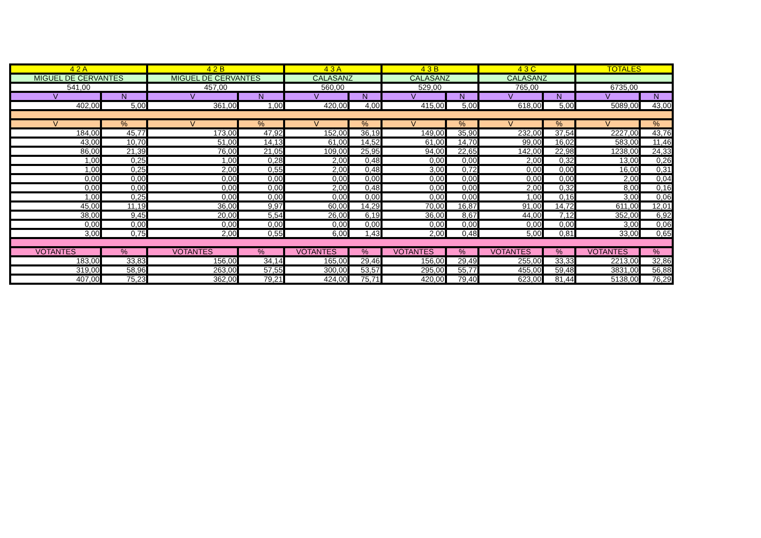| 4 2 A | | 4 2 B | | 4 3 A | | 4 3 B | | 4 3 C | | TOTALES | |
| --- | --- | --- | --- | --- | --- | --- | --- | --- | --- | --- | --- |
| MIGUEL DE CERVANTES | | MIGUEL DE CERVANTES | | CALASANZ | | CALASANZ | | CALASANZ | | | |
| 541,00 | | 457,00 | | 560,00 | | 529,00 | | 765,00 | | 6735,00 | |
| V | N | V | N | V | N | V | N | V | N | V | N |
| 402,00 | 5,00 | 361,00 | 1,00 | 420,00 | 4,00 | 415,00 | 5,00 | 618,00 | 5,00 | 5089,00 | 43,00 |
| V | % | V | % | V | % | V | % | V | % | V | % |
| 184,00 | 45,77 | 173,00 | 47,92 | 152,00 | 36,19 | 149,00 | 35,90 | 232,00 | 37,54 | 2227,00 | 43,76 |
| 43,00 | 10,70 | 51,00 | 14,13 | 61,00 | 14,52 | 61,00 | 14,70 | 99,00 | 16,02 | 583,00 | 11,46 |
| 86,00 | 21,39 | 76,00 | 21,05 | 109,00 | 25,95 | 94,00 | 22,65 | 142,00 | 22,98 | 1238,00 | 24,33 |
| 1,00 | 0,25 | 1,00 | 0,28 | 2,00 | 0,48 | 0,00 | 0,00 | 2,00 | 0,32 | 13,00 | 0,26 |
| 1,00 | 0,25 | 2,00 | 0,55 | 2,00 | 0,48 | 3,00 | 0,72 | 0,00 | 0,00 | 16,00 | 0,31 |
| 0,00 | 0,00 | 0,00 | 0,00 | 0,00 | 0,00 | 0,00 | 0,00 | 0,00 | 0,00 | 2,00 | 0,04 |
| 0,00 | 0,00 | 0,00 | 0,00 | 2,00 | 0,48 | 0,00 | 0,00 | 2,00 | 0,32 | 8,00 | 0,16 |
| 1,00 | 0,25 | 0,00 | 0,00 | 0,00 | 0,00 | 0,00 | 0,00 | 1,00 | 0,16 | 3,00 | 0,06 |
| 45,00 | 11,19 | 36,00 | 9,97 | 60,00 | 14,29 | 70,00 | 16,87 | 91,00 | 14,72 | 611,00 | 12,01 |
| 38,00 | 9,45 | 20,00 | 5,54 | 26,00 | 6,19 | 36,00 | 8,67 | 44,00 | 7,12 | 352,00 | 6,92 |
| 0,00 | 0,00 | 0,00 | 0,00 | 0,00 | 0,00 | 0,00 | 0,00 | 0,00 | 0,00 | 3,00 | 0,06 |
| 3,00 | 0,75 | 2,00 | 0,55 | 6,00 | 1,43 | 2,00 | 0,48 | 5,00 | 0,81 | 33,00 | 0,65 |
| VOTANTES | % | VOTANTES | % | VOTANTES | % | VOTANTES | % | VOTANTES | % | VOTANTES | % |
| 183,00 | 33,83 | 156,00 | 34,14 | 165,00 | 29,46 | 156,00 | 29,49 | 255,00 | 33,33 | 2213,00 | 32,86 |
| 319,00 | 58,96 | 263,00 | 57,55 | 300,00 | 53,57 | 295,00 | 55,77 | 455,00 | 59,48 | 3831,00 | 56,88 |
| 407,00 | 75,23 | 362,00 | 79,21 | 424,00 | 75,71 | 420,00 | 79,40 | 623,00 | 81,44 | 5138,00 | 76,29 |